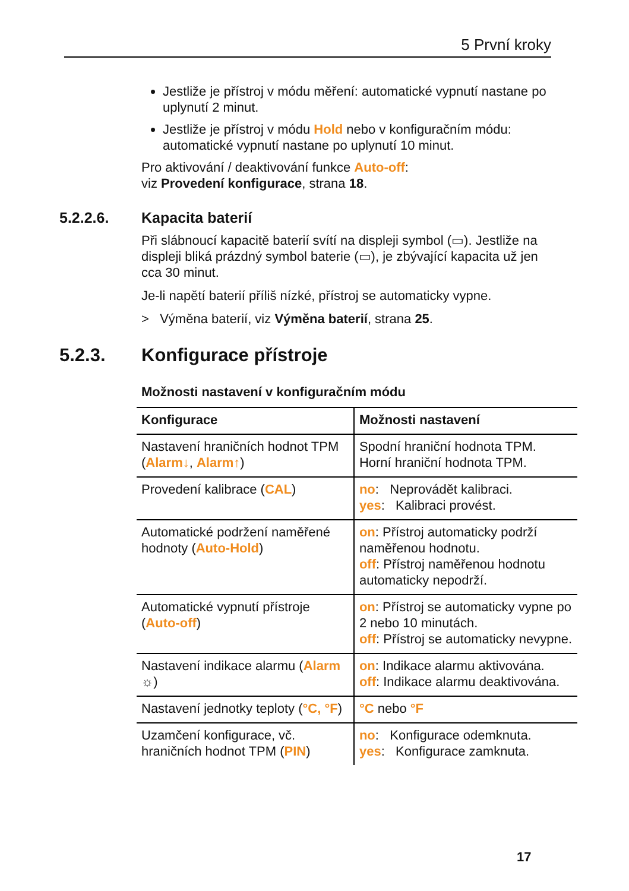5 První kroky
Jestliže je přístroj v módu měření: automatické vypnutí nastane po uplynutí 2 minut.
Jestliže je přístroj v módu Hold nebo v konfiguračním módu: automatické vypnutí nastane po uplynutí 10 minut.
Pro aktivování / deaktivování funkce Auto-off:
viz Provedení konfigurace, strana 18.
5.2.2.6. Kapacita baterií
Při slábnoucí kapacitě baterií svítí na displeji symbol (▭). Jestliže na displeji bliká prázdný symbol baterie (▭), je zbývající kapacita už jen cca 30 minut.
Je-li napětí baterií příliš nízké, přístroj se automaticky vypne.
> Výměna baterií, viz Výměna baterií, strana 25.
5.2.3. Konfigurace přístroje
Možnosti nastavení v konfiguračním módu
| Konfigurace | Možnosti nastavení |
| --- | --- |
| Nastavení hraničních hodnot TPM ( Alarm↓ , Alarm↑ ) | Spodní hraniční hodnota TPM. Horní hraniční hodnota TPM. |
| Provedení kalibrace ( CAL ) | no : Neprovádět kalibraci. yes : Kalibraci provést. |
| Automatické podržení naměřené hodnoty ( Auto-Hold ) | on : Přístroj automaticky podrží naměřenou hodnotu. off : Přístroj naměřenou hodnotu automaticky nepodrží. |
| Automatické vypnutí přístroje ( Auto-off ) | on : Přístroj se automaticky vypne po 2 nebo 10 minutách. off : Přístroj se automaticky nevypne. |
| Nastavení indikace alarmu ( Alarm ☼) | on : Indikace alarmu aktivována. off : Indikace alarmu deaktivována. |
| Nastavení jednotky teploty ( °C, °F ) | °C nebo °F |
| Uzamčení konfigurace, vč. hraničních hodnot TPM ( PIN ) | no : Konfigurace odemknuta. yes : Konfigurace zamknuta. |
17